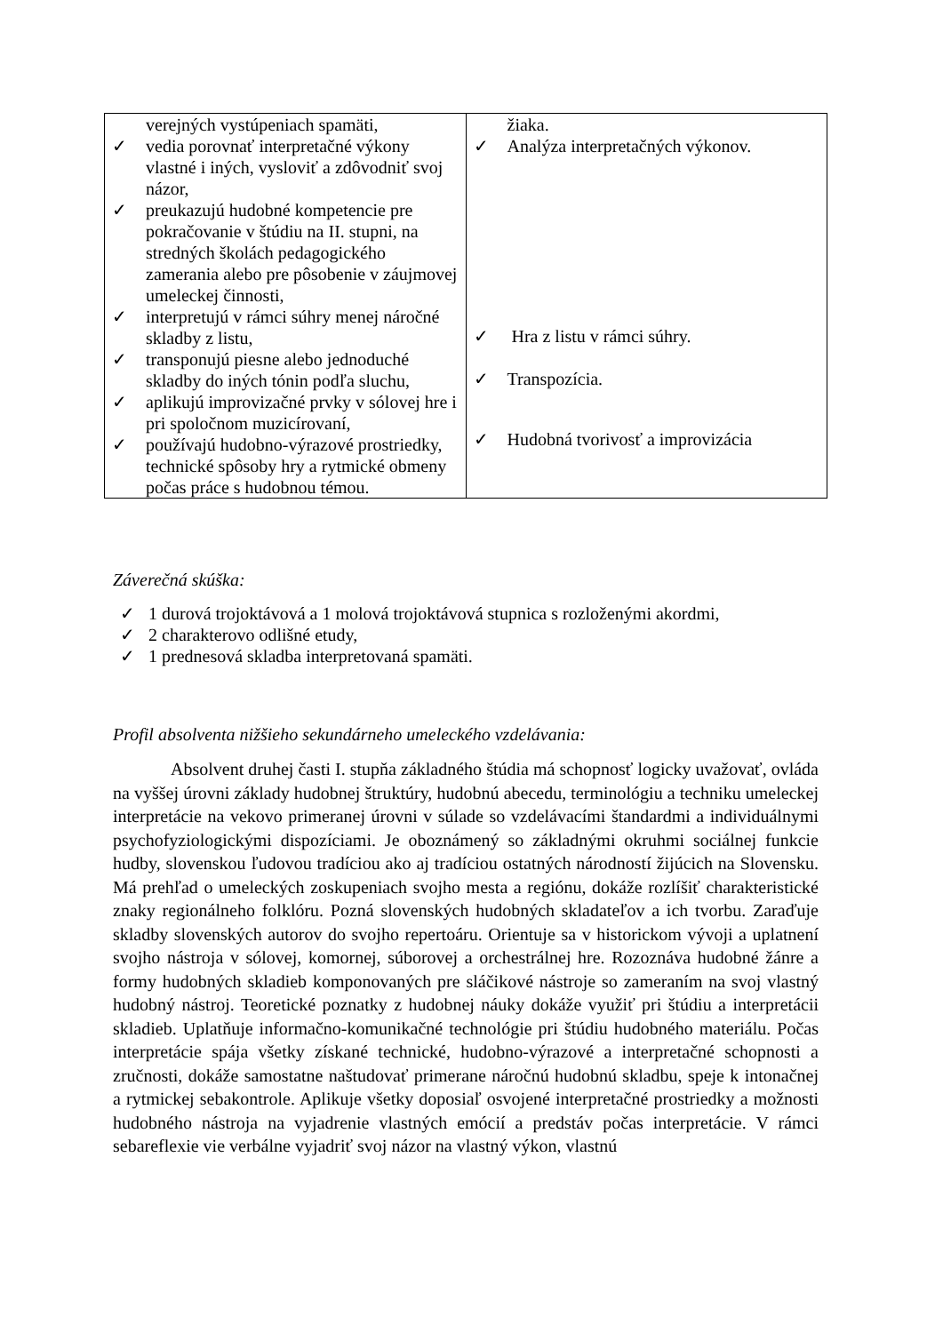| verejných vystúpeniach spamäti, ✓ vedia porovnať interpretačné výkony vlastné i iných, vysloviť a zdôvodniť svoj názor, ✓ preukazujú hudobné kompetencie pre pokračovanie v štúdiu na II. stupni, na stredných školách pedagogického zamerania alebo pre pôsobenie v záujmovej umeleckej činnosti, ✓ interpretujú v rámci súhry menej náročné skladby z listu, ✓ transponujú piesne alebo jednoduché skladby do iných tónin podľa sluchu, ✓ aplikujú improvizačné prvky v sólovej hre i pri spoločnom muzicírovaní, ✓ používajú hudobno-výrazové prostriedky, technické spôsoby hry a rytmické obmeny počas práce s hudobnou témou. | žiaka. ✓ Analýza interpretačných výkonov. ✓ Hra z listu v rámci súhry. ✓ Transpozícia. ✓ Hudobná tvorivosť a improvizácia |
Záverečná skúška:
✓ 1 durová trojoktávová a 1 molová trojoktávová stupnica s rozloženými akordmi,
✓ 2 charakterovo odlišné etudy,
✓ 1 prednesová skladba interpretovaná spamäti.
Profil absolventa nižšieho sekundárneho umeleckého vzdelávania:
Absolvent druhej časti I. stupňa základného štúdia má schopnosť logicky uvažovať, ovláda na vyššej úrovni základy hudobnej štruktúry, hudobnú abecedu, terminológiu a techniku umeleckej interpretácie na vekovo primeranej úrovni v súlade so vzdelávacími štandardmi a individuálnymi psychofyziologickými dispozíciami. Je oboznámený so základnými okruhmi sociálnej funkcie hudby, slovenskou ľudovou tradíciou ako aj tradíciou ostatných národností žijúcich na Slovensku. Má prehľad o umeleckých zoskupeniach svojho mesta a regiónu, dokáže rozlíšiť charakteristické znaky regionálneho folklóru. Pozná slovenských hudobných skladateľov a ich tvorbu. Zaraďuje skladby slovenských autorov do svojho repertoáru. Orientuje sa v historickom vývoji a uplatnení svojho nástroja v sólovej, komornej, súborovej a orchestrálnej hre. Rozoznáva hudobné žánre a formy hudobných skladieb komponovaných pre sláčikové nástroje so zameraním na svoj vlastný hudobný nástroj. Teoretické poznatky z hudobnej náuky dokáže využiť pri štúdiu a interpretácii skladieb. Uplatňuje informačno-komunikačné technológie pri štúdiu hudobného materiálu. Počas interpretácie spája všetky získané technické, hudobno-výrazové a interpretačné schopnosti a zručnosti, dokáže samostatne naštudovať primerane náročnú hudobnú skladbu, speje k intonačnej a rytmickej sebakontrole. Aplikuje všetky doposiaľ osvojené interpretačné prostriedky a možnosti hudobného nástroja na vyjadrenie vlastných emócií a predstáv počas interpretácie. V rámci sebareflexie vie verbálne vyjadriť svoj názor na vlastný výkon, vlastnú